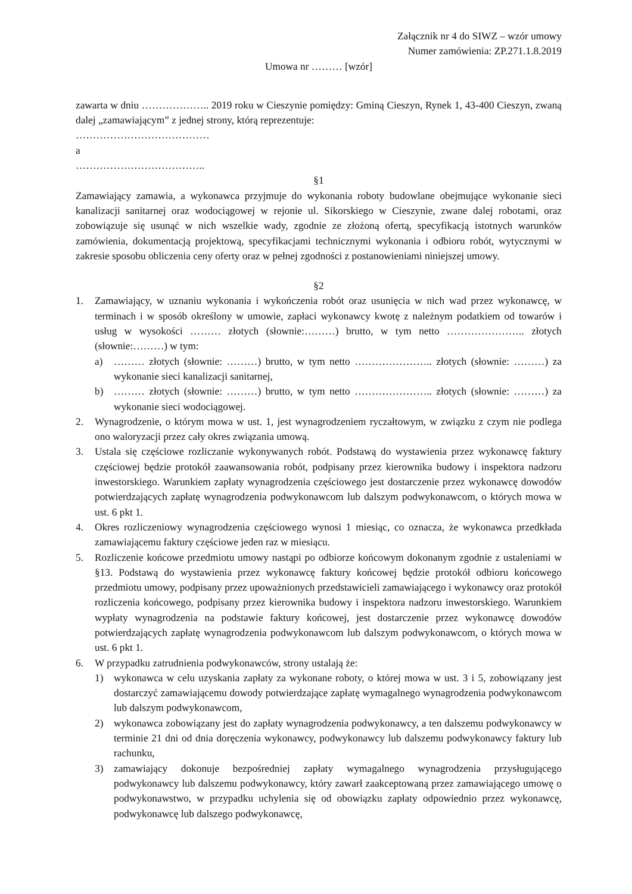Załącznik nr 4 do SIWZ – wzór umowy
Numer zamówienia: ZP.271.1.8.2019
Umowa nr ……… [wzór]
zawarta w dniu ……………….. 2019 roku w Cieszynie pomiędzy: Gminą Cieszyn, Rynek 1, 43-400 Cieszyn, zwaną dalej „zamawiającym” z jednej strony, którą reprezentuje:
…………………………………
a
………………………………..
§1
Zamawiający zamawia, a wykonawca przyjmuje do wykonania roboty budowlane obejmujące wykonanie sieci kanalizacji sanitarnej oraz wodociągowej w rejonie ul. Sikorskiego w Cieszynie, zwane dalej robotami, oraz zobowiązuje się usunąć w nich wszelkie wady, zgodnie ze złożoną ofertą, specyfikacją istotnych warunków zamówienia, dokumentacją projektową, specyfikacjami technicznymi wykonania i odbioru robót, wytycznymi w zakresie sposobu obliczenia ceny oferty oraz w pełnej zgodności z postanowieniami niniejszej umowy.
§2
1. Zamawiający, w uznaniu wykonania i wykończenia robót oraz usunięcia w nich wad przez wykonawcę, w terminach i w sposób określony w umowie, zapłaci wykonawcy kwotę z należnym podatkiem od towarów i usług w wysokości ……… złotych (słownie:………) brutto, w tym netto ………………….. złotych (słownie:………) w tym:
a) ……… złotych (słownie: ………) brutto, w tym netto ………………….. złotych (słownie: ………) za wykonanie sieci kanalizacji sanitarnej,
b) ……… złotych (słownie: ………) brutto, w tym netto ………………….. złotych (słownie: ………) za wykonanie sieci wodociągowej.
2. Wynagrodzenie, o którym mowa w ust. 1, jest wynagrodzeniem ryczałtowym, w związku z czym nie podlega ono waloryzacji przez cały okres związania umową.
3. Ustala się częściowe rozliczanie wykonywanych robót. Podstawą do wystawienia przez wykonawcę faktury częściowej będzie protokół zaawansowania robót, podpisany przez kierownika budowy i inspektora nadzoru inwestorskiego. Warunkiem zapłaty wynagrodzenia częściowego jest dostarczenie przez wykonawcę dowodów potwierdzających zapłatę wynagrodzenia podwykonawcom lub dalszym podwykonawcom, o których mowa w ust. 6 pkt 1.
4. Okres rozliczeniowy wynagrodzenia częściowego wynosi 1 miesiąc, co oznacza, że wykonawca przedkłada zamawiającemu faktury częściowe jeden raz w miesiącu.
5. Rozliczenie końcowe przedmiotu umowy nastąpi po odbiorze końcowym dokonanym zgodnie z ustaleniami w §13. Podstawą do wystawienia przez wykonawcę faktury końcowej będzie protokół odbioru końcowego przedmiotu umowy, podpisany przez upoważnionych przedstawicieli zamawiającego i wykonawcy oraz protokół rozliczenia końcowego, podpisany przez kierownika budowy i inspektora nadzoru inwestorskiego. Warunkiem wypłaty wynagrodzenia na podstawie faktury końcowej, jest dostarczenie przez wykonawcę dowodów potwierdzających zapłatę wynagrodzenia podwykonawcom lub dalszym podwykonawcom, o których mowa w ust. 6 pkt 1.
6. W przypadku zatrudnienia podwykonawców, strony ustalają że:
1) wykonawca w celu uzyskania zapłaty za wykonane roboty, o której mowa w ust. 3 i 5, zobowiązany jest dostarczyć zamawiającemu dowody potwierdzające zapłatę wymagalnego wynagrodzenia podwykonawcom lub dalszym podwykonawcom,
2) wykonawca zobowiązany jest do zapłaty wynagrodzenia podwykonawcy, a ten dalszemu podwykonawcy w terminie 21 dni od dnia doręczenia wykonawcy, podwykonawcy lub dalszemu podwykonawcy faktury lub rachunku,
3) zamawiający dokonuje bezpośredniej zapłaty wymagalnego wynagrodzenia przysługującego podwykonawcy lub dalszemu podwykonawcy, który zawarł zaakceptowaną przez zamawiającego umowę o podwykonawstwo, w przypadku uchylenia się od obowiązku zapłaty odpowiednio przez wykonawcę, podwykonawcę lub dalszego podwykonawcę,